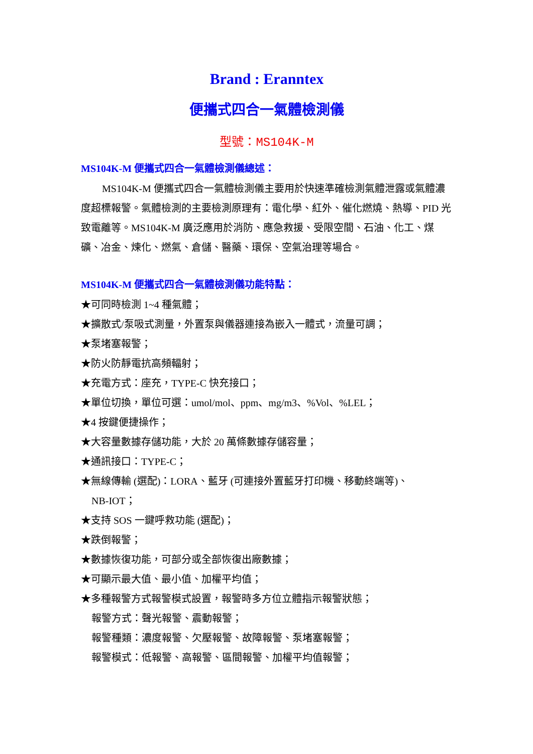Brand : Eranntex
便攜式四合一氣體檢測儀
型號：MS104K-M
MS104K-M 便攜式四合一氣體檢測儀總述：
MS104K-M 便攜式四合一氣體檢測儀主要用於快速準確檢測氣體泄露或氣體濃度超標報警。氣體檢測的主要檢測原理有：電化學、紅外、催化燃燒、熱導、PID 光致電離等。MS104K-M 廣泛應用於消防、應急救援、受限空間、石油、化工、煤礦、冶金、煉化、燃氣、倉儲、醫藥、環保、空氣治理等場合。
MS104K-M 便攜式四合一氣體檢測儀功能特點：
★可同時檢測 1~4 種氣體；
★擴散式/泵吸式測量，外置泵與儀器連接為嵌入一體式，流量可調；
★泵堵塞報警；
★防火防靜電抗高頻輻射；
★充電方式：座充，TYPE-C 快充接口；
★單位切換，單位可選：umol/mol、ppm、mg/m3、%Vol、%LEL；
★4 按鍵便捷操作；
★大容量數據存儲功能，大於 20 萬條數據存儲容量；
★通訊接口：TYPE-C；
★無線傳輸 (選配)：LORA、藍牙 (可連接外置藍牙打印機、移動終端等)、
NB-IOT；
★支持 SOS 一鍵呼救功能 (選配)；
★跌倒報警；
★數據恢復功能，可部分或全部恢復出廠數據；
★可顯示最大值、最小值、加權平均值；
★多種報警方式報警模式設置，報警時多方位立體指示報警狀態；
報警方式：聲光報警、震動報警；
報警種類：濃度報警、欠壓報警、故障報警、泵堵塞報警；
報警模式：低報警、高報警、區間報警、加權平均值報警；